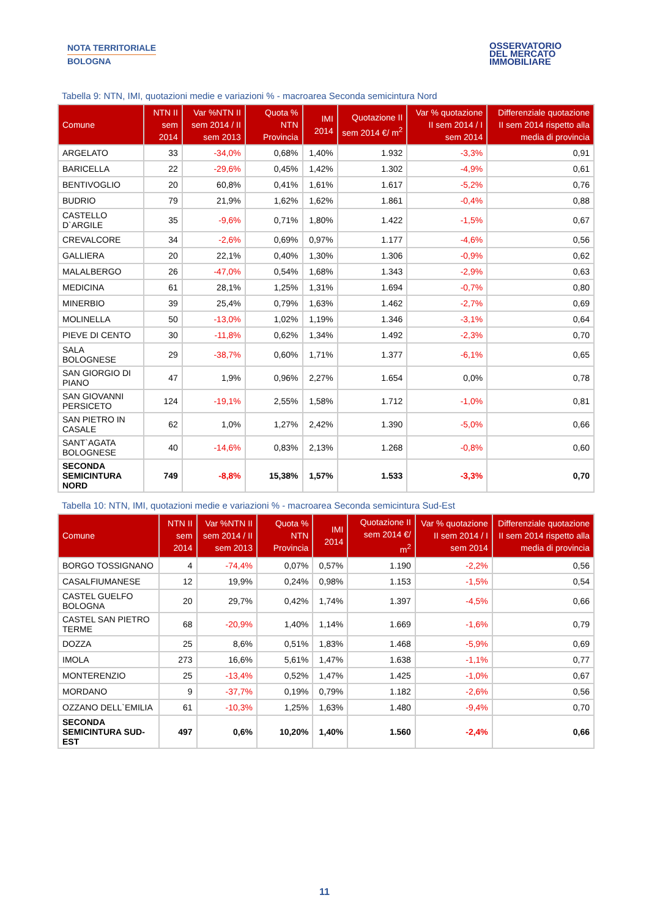NOTA TERRITORIALE
BOLOGNA
OSSERVATORIO
DEL MERCATO
IMMOBILIARE
Tabella 9: NTN, IMI, quotazioni medie e variazioni % - macroarea Seconda semicintura Nord
| Comune | NTN II sem 2014 | Var %NTN II sem 2014 / II sem 2013 | Quota % NTN Provincia | IMI 2014 | Quotazione II sem 2014 €/ m<sup>2</sup> | Var % quotazione II sem 2014 / I sem 2014 | Differenziale quotazione II sem 2014 rispetto alla media di provincia |
| --- | --- | --- | --- | --- | --- | --- | --- |
| ARGELATO | 33 | -34,0% | 0,68% | 1,40% | 1.932 | -3,3% | 0,91 |
| BARICELLA | 22 | -29,6% | 0,45% | 1,42% | 1.302 | -4,9% | 0,61 |
| BENTIVOGLIO | 20 | 60,8% | 0,41% | 1,61% | 1.617 | -5,2% | 0,76 |
| BUDRIO | 79 | 21,9% | 1,62% | 1,62% | 1.861 | -0,4% | 0,88 |
| CASTELLO D`ARGILE | 35 | -9,6% | 0,71% | 1,80% | 1.422 | -1,5% | 0,67 |
| CREVALCORE | 34 | -2,6% | 0,69% | 0,97% | 1.177 | -4,6% | 0,56 |
| GALLIERA | 20 | 22,1% | 0,40% | 1,30% | 1.306 | -0,9% | 0,62 |
| MALALBERGO | 26 | -47,0% | 0,54% | 1,68% | 1.343 | -2,9% | 0,63 |
| MEDICINA | 61 | 28,1% | 1,25% | 1,31% | 1.694 | -0,7% | 0,80 |
| MINERBIO | 39 | 25,4% | 0,79% | 1,63% | 1.462 | -2,7% | 0,69 |
| MOLINELLA | 50 | -13,0% | 1,02% | 1,19% | 1.346 | -3,1% | 0,64 |
| PIEVE DI CENTO | 30 | -11,8% | 0,62% | 1,34% | 1.492 | -2,3% | 0,70 |
| SALA BOLOGNESE | 29 | -38,7% | 0,60% | 1,71% | 1.377 | -6,1% | 0,65 |
| SAN GIORGIO DI PIANO | 47 | 1,9% | 0,96% | 2,27% | 1.654 | 0,0% | 0,78 |
| SAN GIOVANNI PERSICETO | 124 | -19,1% | 2,55% | 1,58% | 1.712 | -1,0% | 0,81 |
| SAN PIETRO IN CASALE | 62 | 1,0% | 1,27% | 2,42% | 1.390 | -5,0% | 0,66 |
| SANT`AGATA BOLOGNESE | 40 | -14,6% | 0,83% | 2,13% | 1.268 | -0,8% | 0,60 |
| SECONDA SEMICINTURA NORD | 749 | -8,8% | 15,38% | 1,57% | 1.533 | -3,3% | 0,70 |
Tabella 10: NTN, IMI, quotazioni medie e variazioni % - macroarea Seconda semicintura Sud-Est
| Comune | NTN II sem 2014 | Var %NTN II sem 2014 / II sem 2013 | Quota % NTN Provincia | IMI 2014 | Quotazione II sem 2014 €/ m<sup>2</sup> | Var % quotazione II sem 2014 / I sem 2014 | Differenziale quotazione II sem 2014 rispetto alla media di provincia |
| --- | --- | --- | --- | --- | --- | --- | --- |
| BORGO TOSSIGNANO | 4 | -74,4% | 0,07% | 0,57% | 1.190 | -2,2% | 0,56 |
| CASALFIUMANESE | 12 | 19,9% | 0,24% | 0,98% | 1.153 | -1,5% | 0,54 |
| CASTEL GUELFO BOLOGNA | 20 | 29,7% | 0,42% | 1,74% | 1.397 | -4,5% | 0,66 |
| CASTEL SAN PIETRO TERME | 68 | -20,9% | 1,40% | 1,14% | 1.669 | -1,6% | 0,79 |
| DOZZA | 25 | 8,6% | 0,51% | 1,83% | 1.468 | -5,9% | 0,69 |
| IMOLA | 273 | 16,6% | 5,61% | 1,47% | 1.638 | -1,1% | 0,77 |
| MONTERENZIO | 25 | -13,4% | 0,52% | 1,47% | 1.425 | -1,0% | 0,67 |
| MORDANO | 9 | -37,7% | 0,19% | 0,79% | 1.182 | -2,6% | 0,56 |
| OZZANO DELL`EMILIA | 61 | -10,3% | 1,25% | 1,63% | 1.480 | -9,4% | 0,70 |
| SECONDA SEMICINTURA SUD-EST | 497 | 0,6% | 10,20% | 1,40% | 1.560 | -2,4% | 0,66 |
11